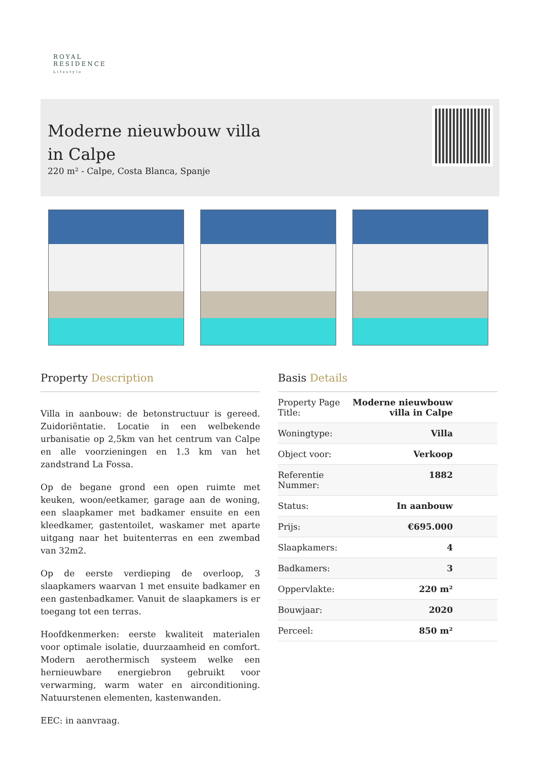ROYAL
RESIDENCE
Lifestyle
Moderne nieuwbouw villa in Calpe
220 m² - Calpe, Costa Blanca, Spanje
Property Description
Villa in aanbouw: de betonstructuur is gereed. Zuidoriëntatie. Locatie in een welbekende urbanisatie op 2,5km van het centrum van Calpe en alle voorzieningen en 1.3 km van het zandstrand La Fossa.
Op de begane grond een open ruimte met keuken, woon/eetkamer, garage aan de woning, een slaapkamer met badkamer ensuite en een kleedkamer, gastentoilet, waskamer met aparte uitgang naar het buitenterras en een zwembad van 32m2.
Op de eerste verdieping de overloop, 3 slaapkamers waarvan 1 met ensuite badkamer en een gastenbadkamer. Vanuit de slaapkamers is er toegang tot een terras.
Hoofdkenmerken: eerste kwaliteit materialen voor optimale isolatie, duurzaamheid en comfort. Modern aerothermisch systeem welke een hernieuwbare energiebron gebruikt voor verwarming, warm water en airconditioning. Natuurstenen elementen, kastenwanden.
EEC: in aanvraag.
Basis Details
| Property Page Title: | Moderne nieuwbouw villa in Calpe |
| Woningtype: | Villa |
| Object voor: | Verkoop |
| Referentie Nummer: | 1882 |
| Status: | In aanbouw |
| Prijs: | €695.000 |
| Slaapkamers: | 4 |
| Badkamers: | 3 |
| Oppervlakte: | 220 m² |
| Bouwjaar: | 2020 |
| Perceel: | 850 m² |